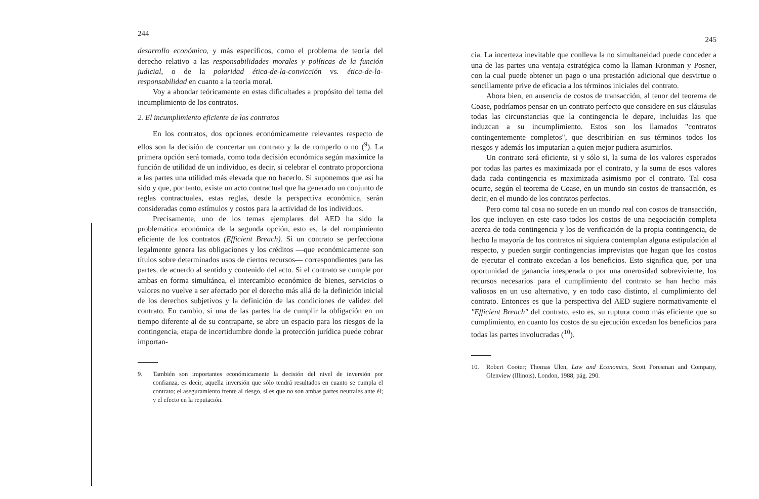244
desarrollo económico, y más específicos, como el problema de teoría del derecho relativo a las responsabilidades morales y políticas de la función judicial, o de la polaridad ética-de-la-convicción vs. ética-de-la-responsabilidad en cuanto a la teoría moral.
Voy a ahondar teóricamente en estas dificultades a propósito del tema del incumplimiento de los contratos.
2. El incumplimiento eficiente de los contratos
En los contratos, dos opciones económicamente relevantes respecto de ellos son la decisión de concertar un contrato y la de romperlo o no (<sup>9</sup>). La primera opción será tomada, como toda decisión económica según maximice la función de utilidad de un individuo, es decir, si celebrar el contrato proporciona a las partes una utilidad más elevada que no hacerlo. Si suponemos que así ha sido y que, por tanto, existe un acto contractual que ha generado un conjunto de reglas contractuales, estas reglas, desde la perspectiva económica, serán consideradas como estímulos y costos para la actividad de los individuos.
Precisamente, uno de los temas ejemplares del AED ha sido la problemática económica de la segunda opción, esto es, la del rompimiento eficiente de los contratos (Efficient Breach). Si un contrato se perfecciona legalmente genera las obligaciones y los créditos —que económicamente son títulos sobre determinados usos de ciertos recursos— correspondientes para las partes, de acuerdo al sentido y contenido del acto. Si el contrato se cumple por ambas en forma simultánea, el intercambio económico de bienes, servicios o valores no vuelve a ser afectado por el derecho más allá de la definición inicial de los derechos subjetivos y la definición de las condiciones de validez del contrato. En cambio, si una de las partes ha de cumplir la obligación en un tiempo diferente al de su contraparte, se abre un espacio para los riesgos de la contingencia, etapa de incertidumbre donde la protección jurídica puede cobrar importan-
9. También son importantes económicamente la decisión del nivel de inversión por confianza, es decir, aquella inversión que sólo tendrá resultados en cuanto se cumpla el contrato; el aseguramiento frente al riesgo, si es que no son ambas partes neutrales ante él; y el efecto en la reputación.
245
cia. La incerteza inevitable que conlleva la no simultaneidad puede conceder a una de las partes una ventaja estratégica como la llaman Kronman y Posner, con la cual puede obtener un pago o una prestación adicional que desvirtue o sencillamente prive de eficacia a los términos iniciales del contrato.
Ahora bien, en ausencia de costos de transacción, al tenor del teorema de Coase, podríamos pensar en un contrato perfecto que considere en sus cláusulas todas las circunstancias que la contingencia le depare, incluidas las que induzcan a su incumplimiento. Estos son los llamados "contratos contingentemente completos", que describirían en sus términos todos los riesgos y además los imputarían a quien mejor pudiera asumirlos.
Un contrato será eficiente, si y sólo si, la suma de los valores esperados por todas las partes es maximizada por el contrato, y la suma de esos valores dada cada contingencia es maximizada asimismo por el contrato. Tal cosa ocurre, según el teorema de Coase, en un mundo sin costos de transacción, es decir, en el mundo de los contratos perfectos.
Pero como tal cosa no sucede en un mundo real con costos de transacción, los que incluyen en este caso todos los costos de una negociación completa acerca de toda contingencia y los de verificación de la propia contingencia, de hecho la mayoría de los contratos ni siquiera contemplan alguna estipulación al respecto, y pueden surgir contingencias imprevistas que hagan que los costos de ejecutar el contrato excedan a los beneficios. Esto significa que, por una oportunidad de ganancia inesperada o por una onerosidad sobreviviente, los recursos necesarios para el cumplimiento del contrato se han hecho más valiosos en un uso alternativo, y en todo caso distinto, al cumplimiento del contrato. Entonces es que la perspectiva del AED sugiere normativamente el "Efficient Breach" del contrato, esto es, su ruptura como más eficiente que su cumplimiento, en cuanto los costos de su ejecución excedan los beneficios para todas las partes involucradas (<sup>10</sup>).
10. Robert Cooter; Thomas Ulen, Law and Economics, Scott Foresman and Company, Glenview (Illinois), London, 1988, pág. 290.